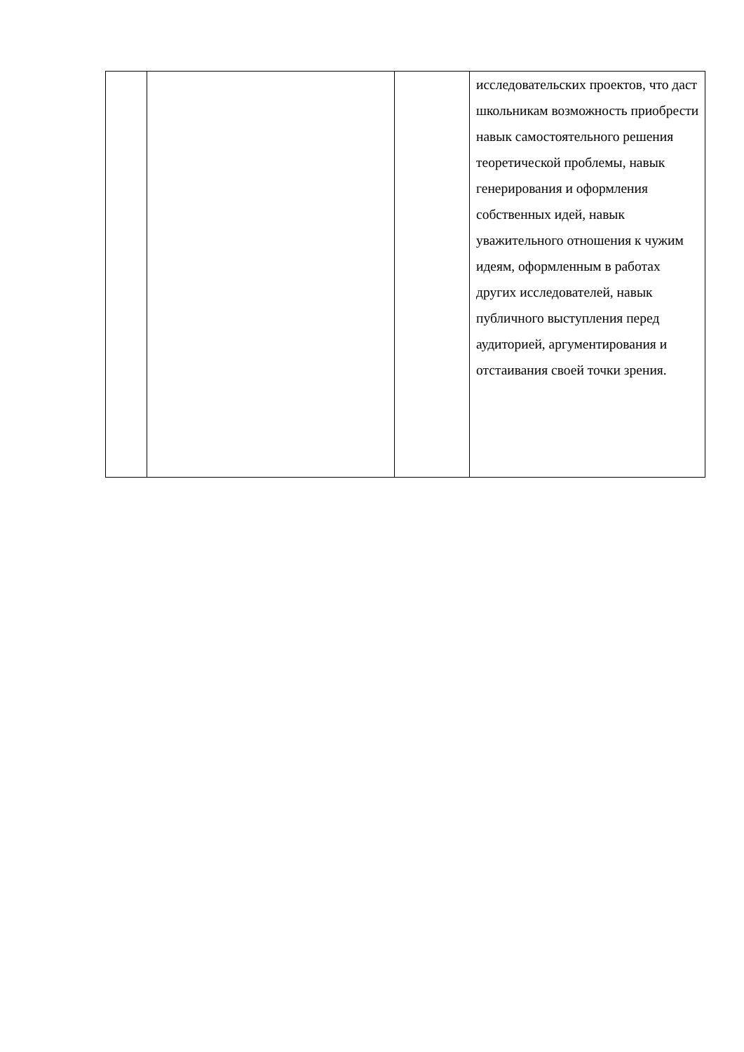| | | | исследовательских проектов, что даст школьникам возможность приобрести навык самостоятельного решения теоретической проблемы, навык генерирования и оформления собственных идей, навык уважительного отношения к чужим идеям, оформленным в работах других исследователей, навык публичного выступления перед аудиторией, аргументирования и отстаивания своей точки зрения. |